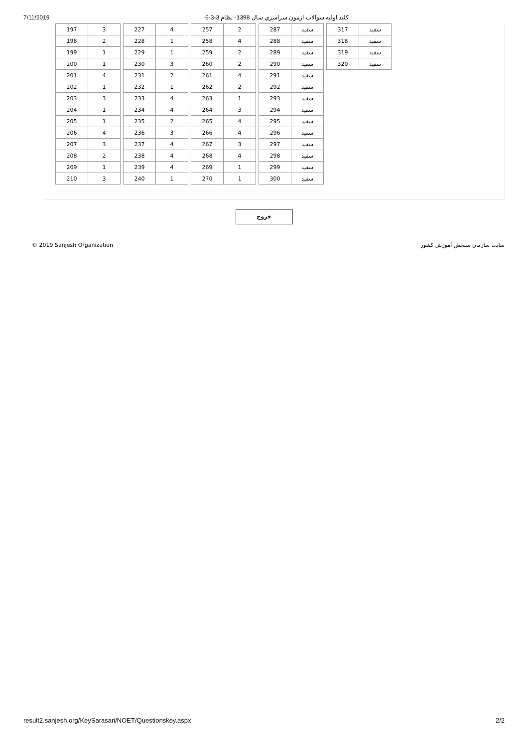7/11/2019 كليد اوليه سوالات ازمون سراسري سال 1398- نظام 3-3-6
| 197 | 3 |
| 198 | 2 |
| 199 | 1 |
| 200 | 1 |
| 201 | 4 |
| 202 | 1 |
| 203 | 3 |
| 204 | 1 |
| 205 | 1 |
| 206 | 4 |
| 207 | 3 |
| 208 | 2 |
| 209 | 1 |
| 210 | 3 |
| 227 | 4 |
| 228 | 1 |
| 229 | 1 |
| 230 | 3 |
| 231 | 2 |
| 232 | 1 |
| 233 | 4 |
| 234 | 4 |
| 235 | 2 |
| 236 | 3 |
| 237 | 4 |
| 238 | 4 |
| 239 | 4 |
| 240 | 1 |
| 257 | 2 |
| 258 | 4 |
| 259 | 2 |
| 260 | 2 |
| 261 | 4 |
| 262 | 2 |
| 263 | 1 |
| 264 | 3 |
| 265 | 4 |
| 266 | 4 |
| 267 | 3 |
| 268 | 4 |
| 269 | 1 |
| 270 | 1 |
| 287 | سفید |
| 288 | سفید |
| 289 | سفید |
| 290 | سفید |
| 291 | سفید |
| 292 | سفید |
| 293 | سفید |
| 294 | سفید |
| 295 | سفید |
| 296 | سفید |
| 297 | سفید |
| 298 | سفید |
| 299 | سفید |
| 300 | سفید |
| 317 | سفید |
| 318 | سفید |
| 319 | سفید |
| 320 | سفید |
خروج
© 2019 Sanjesh Organization سایت سازمان سنجش آموزش کشور
result2.sanjesh.org/KeySarasari/NOET/Questionskey.aspx 2/2